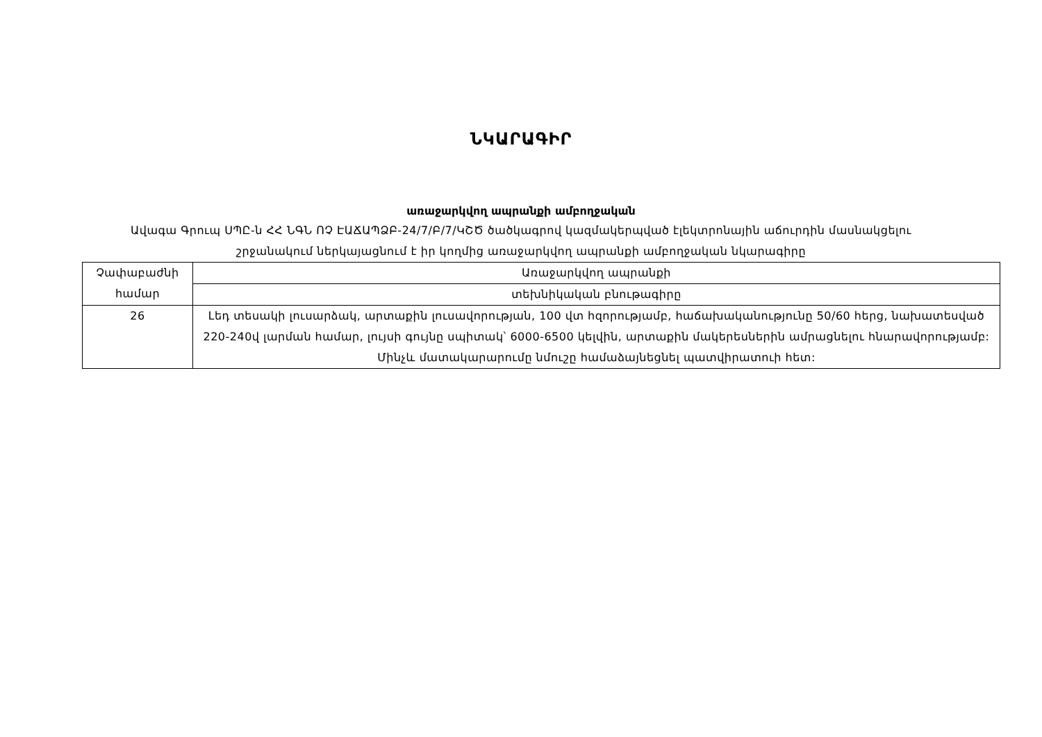ՆԿԱՐԱԳԻՐ
առաջարկվող ապրանքի ամբողջական
Ավագա Գրուպ ՍՊԸ-ն ՀՀ ՆԳՆ ՈՉ ԷԱՃԱՊՁԲ-24/7/Բ/7/ԿՇԾ ծածկագրով կազմակերպված էլեկտրոնային աճուրդին մասնակցելու շրջանակում ներկայացնում է իր կողմից առաջարկվող ապրանքի ամբողջական նկարագիրը
| Չափաբաժնի համար | Առաջարկվող ապրանքի |
| | տեխնիկական բնութագիրը |
| 26 | Լեդ տեսակի լուսարձակ, արտաքին լուսավորության, 100 վտ հզորությամբ, հաճախականությունը 50/60 հերց, նախատեսված 220-240վ լարման համար, լույսի գույնը սպիտակ՝ 6000-6500 կելվին, արտաքին մակերեսներին ամրացնելու հնարավորությամբ: Մինչև մատակարարումը նմուշը համաձայնեցնել պատվիրատուի հետ: |